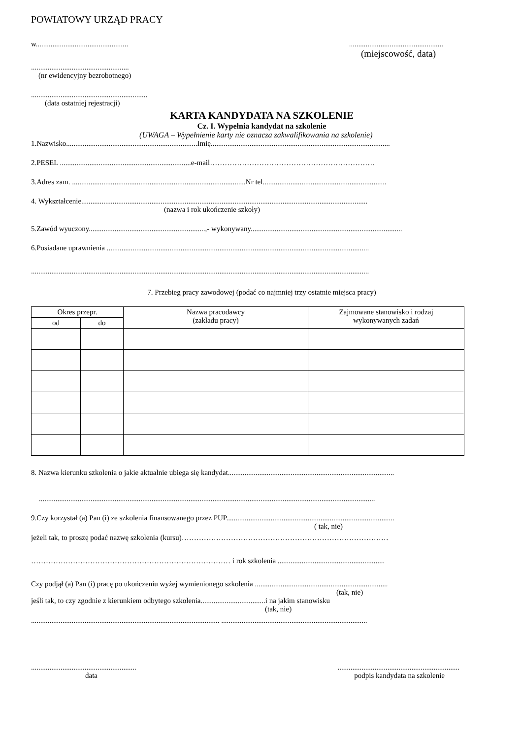POWIATOWY URZĄD PRACY
w.....................................................................................................
(miejscowość, data)
.....................................................
(nr ewidencyjny bezrobotnego)
...............................................................
(data ostatniej rejestracji)
KARTA KANDYDATA NA SZKOLENIE
Cz. I. Wypełnia kandydat na szkolenie
(UWAGA – Wypełnienie karty nie oznacza zakwalifikowania na szkolenie)
1.Nazwisko.......................................................................Imię.................................................................................................
2.PESEL .......................................................................e-mail………………………………………………………….
3.Adres zam. ..............................................................................................Nr tel...................................................................
4. Wykształcenie...........................................................................................................................................................
(nazwa i rok ukończenie szkoły)
5.Zawód wyuczony...............................................................,- wykonywany..................................................................................
6.Posiadane uprawnienia ..............................................................................................................................................
.......................................................................................................................................................................................
7. Przebieg pracy zawodowej (podać co najmniej trzy ostatnie miejsca pracy)
| Okres przepr. | | Nazwa pracodawcy (zakładu pracy) | Zajmowane stanowisko i rodzaj wykonywanych zadań |
| --- | --- | --- | --- |
| od | do | | |
8. Nazwa kierunku szkolenia o jakie aktualnie ubiega się kandydat..........................................................................................
......................................................................................................................................................................................
9.Czy korzystał (a) Pan (i) ze szkolenia finansowanego przez PUP...........................................................................................
( tak, nie)
jeżeli tak, to proszę podać nazwę szkolenia (kursu)…………………………………………………………………………
……………………………………………………………………… i rok szkolenia ..........................................................
Czy podjął (a) Pan (i) pracę po ukończeniu wyżej wymienionego szkolenia ........................................................................
(tak, nie)
jeśli tak, to czy zgodnie z kierunkiem odbytego szkolenia...................................i na jakim stanowisku
(tak, nie)
...................................................................................................... ...............................................................................
...........................................................................................................................
data podpis kandydata na szkolenie